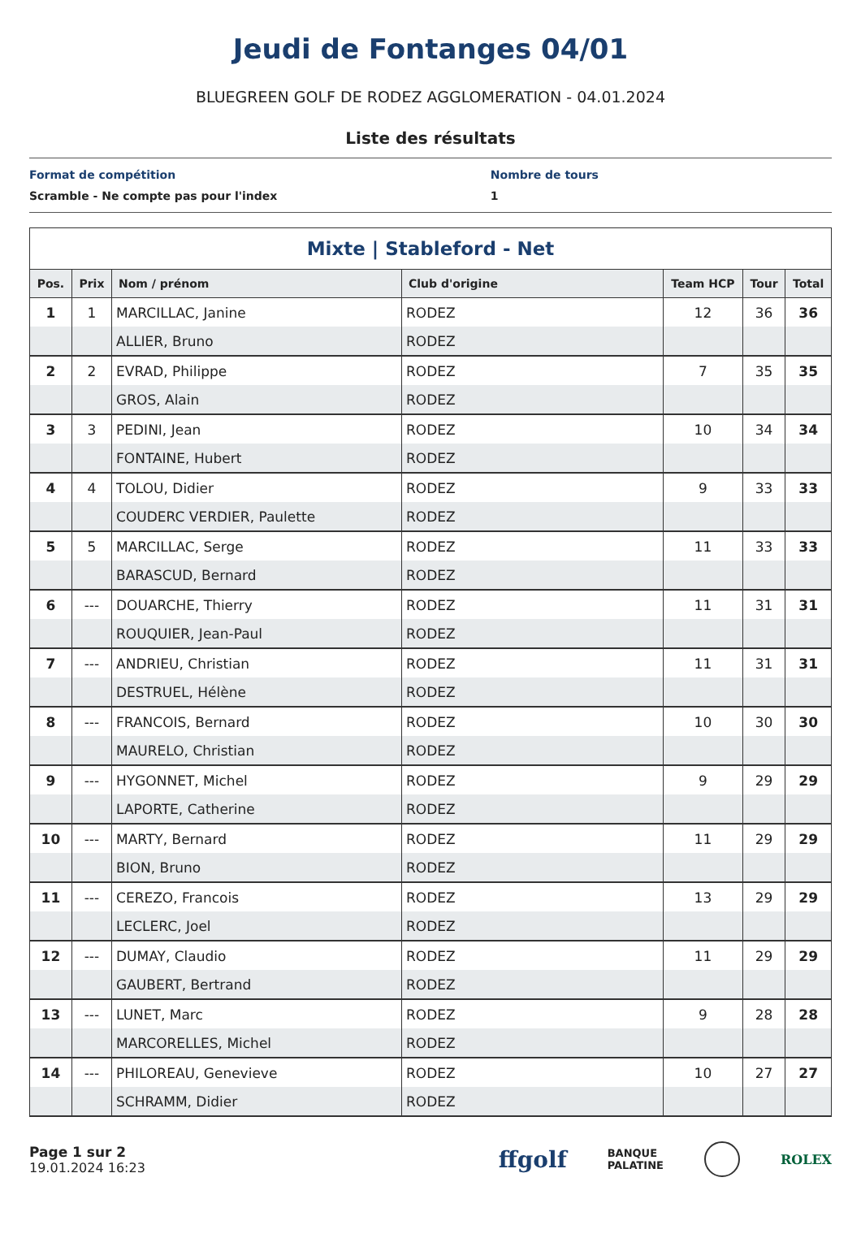Jeudi de Fontanges 04/01
BLUEGREEN GOLF DE RODEZ AGGLOMERATION - 04.01.2024
Liste des résultats
Format de compétition
Scramble - Ne compte pas pour l'index
Nombre de tours
1
Mixte | Stableford - Net
| Pos. | Prix | Nom / prénom | Club d'origine | Team HCP | Tour | Total |
| --- | --- | --- | --- | --- | --- | --- |
| 1 | 1 | MARCILLAC, Janine | RODEZ | 12 | 36 | 36 |
| | | ALLIER, Bruno | RODEZ | | | |
| 2 | 2 | EVRAD, Philippe | RODEZ | 7 | 35 | 35 |
| | | GROS, Alain | RODEZ | | | |
| 3 | 3 | PEDINI, Jean | RODEZ | 10 | 34 | 34 |
| | | FONTAINE, Hubert | RODEZ | | | |
| 4 | 4 | TOLOU, Didier | RODEZ | 9 | 33 | 33 |
| | | COUDERC VERDIER, Paulette | RODEZ | | | |
| 5 | 5 | MARCILLAC, Serge | RODEZ | 11 | 33 | 33 |
| | | BARASCUD, Bernard | RODEZ | | | |
| 6 | --- | DOUARCHE, Thierry | RODEZ | 11 | 31 | 31 |
| | | ROUQUIER, Jean-Paul | RODEZ | | | |
| 7 | --- | ANDRIEU, Christian | RODEZ | 11 | 31 | 31 |
| | | DESTRUEL, Hélène | RODEZ | | | |
| 8 | --- | FRANCOIS, Bernard | RODEZ | 10 | 30 | 30 |
| | | MAURELO, Christian | RODEZ | | | |
| 9 | --- | HYGONNET, Michel | RODEZ | 9 | 29 | 29 |
| | | LAPORTE, Catherine | RODEZ | | | |
| 10 | --- | MARTY, Bernard | RODEZ | 11 | 29 | 29 |
| | | BION, Bruno | RODEZ | | | |
| 11 | --- | CEREZO, Francois | RODEZ | 13 | 29 | 29 |
| | | LECLERC, Joel | RODEZ | | | |
| 12 | --- | DUMAY, Claudio | RODEZ | 11 | 29 | 29 |
| | | GAUBERT, Bertrand | RODEZ | | | |
| 13 | --- | LUNET, Marc | RODEZ | 9 | 28 | 28 |
| | | MARCORELLES, Michel | RODEZ | | | |
| 14 | --- | PHILOREAU, Genevieve | RODEZ | 10 | 27 | 27 |
| | | SCHRAMM, Didier | RODEZ | | | |
Page 1 sur 2
19.01.2024 16:23
ffgolf BANQUE
PALATINE ROLEX